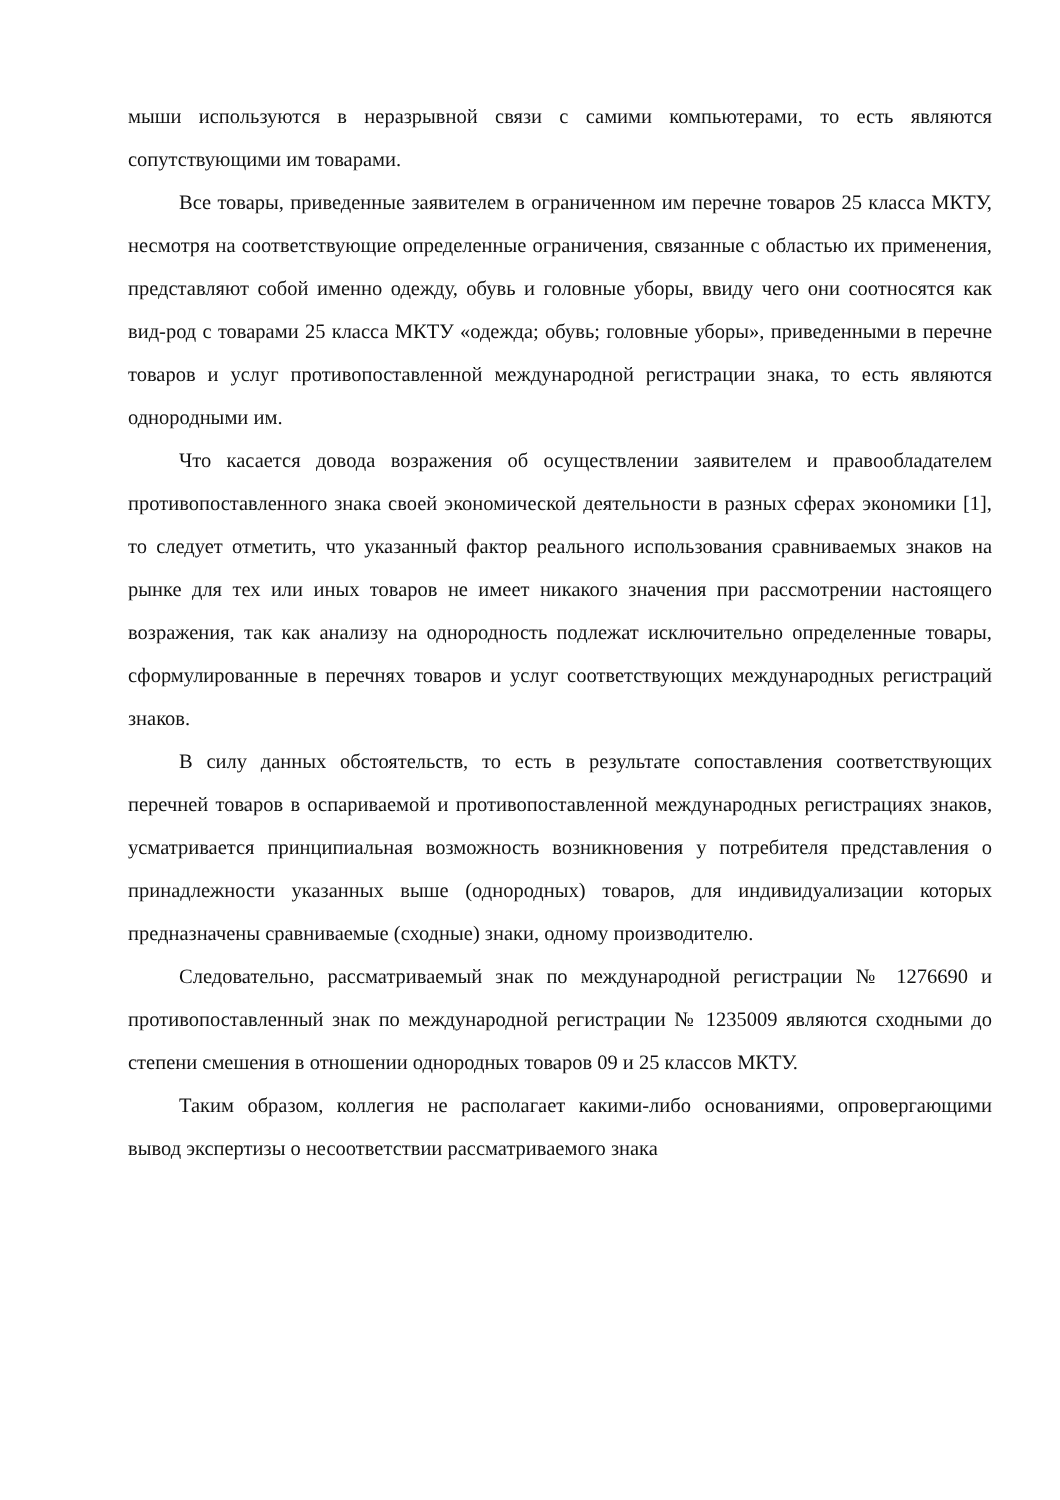мыши используются в неразрывной связи с самими компьютерами, то есть являются сопутствующими им товарами.
Все товары, приведенные заявителем в ограниченном им перечне товаров 25 класса МКТУ, несмотря на соответствующие определенные ограничения, связанные с областью их применения, представляют собой именно одежду, обувь и головные уборы, ввиду чего они соотносятся как вид-род с товарами 25 класса МКТУ «одежда; обувь; головные уборы», приведенными в перечне товаров и услуг противопоставленной международной регистрации знака, то есть являются однородными им.
Что касается довода возражения об осуществлении заявителем и правообладателем противопоставленного знака своей экономической деятельности в разных сферах экономики [1], то следует отметить, что указанный фактор реального использования сравниваемых знаков на рынке для тех или иных товаров не имеет никакого значения при рассмотрении настоящего возражения, так как анализу на однородность подлежат исключительно определенные товары, сформулированные в перечнях товаров и услуг соответствующих международных регистраций знаков.
В силу данных обстоятельств, то есть в результате сопоставления соответствующих перечней товаров в оспариваемой и противопоставленной международных регистрациях знаков, усматривается принципиальная возможность возникновения у потребителя представления о принадлежности указанных выше (однородных) товаров, для индивидуализации которых предназначены сравниваемые (сходные) знаки, одному производителю.
Следовательно, рассматриваемый знак по международной регистрации № 1276690 и противопоставленный знак по международной регистрации № 1235009 являются сходными до степени смешения в отношении однородных товаров 09 и 25 классов МКТУ.
Таким образом, коллегия не располагает какими-либо основаниями, опровергающими вывод экспертизы о несоответствии рассматриваемого знака